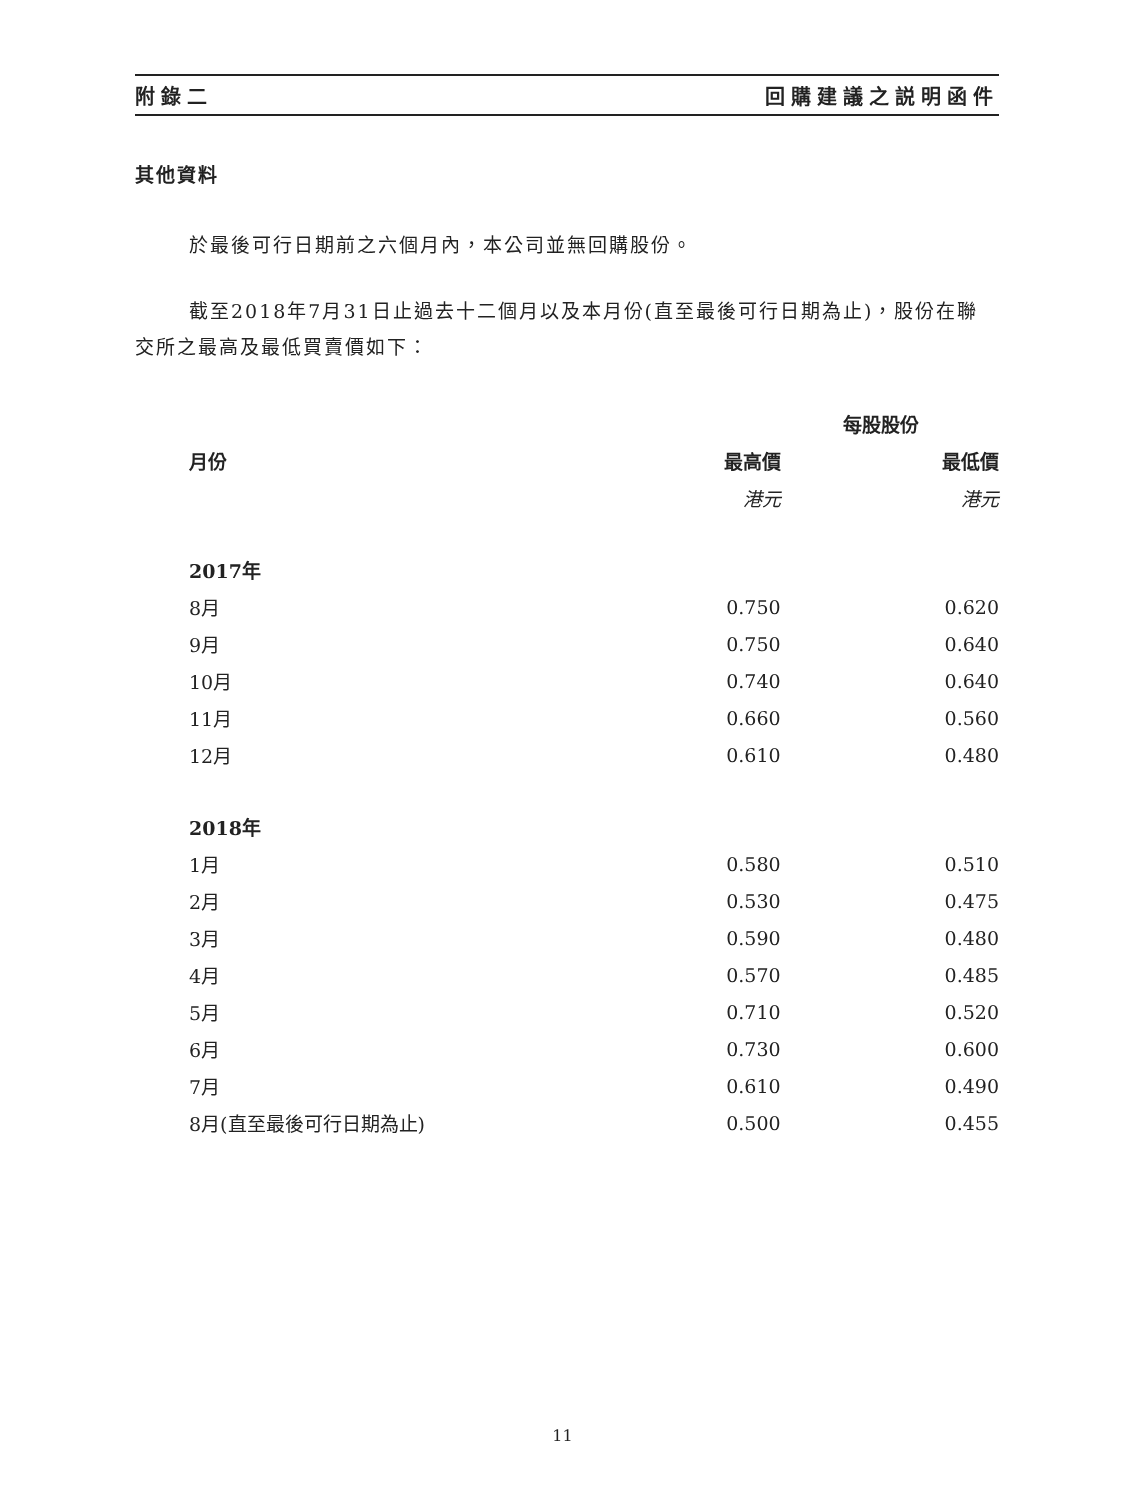附錄二 回購建議之説明函件
其他資料
於最後可行日期前之六個月內，本公司並無回購股份。
截至2018年7月31日止過去十二個月以及本月份(直至最後可行日期為止)，股份在聯交所之最高及最低買賣價如下：
| | 每股股份 | |
| --- | --- | --- |
| 月份 | 最高價 | 最低價 |
| | 港元 | 港元 |
| 2017年 | | |
| 8月 | 0.750 | 0.620 |
| 9月 | 0.750 | 0.640 |
| 10月 | 0.740 | 0.640 |
| 11月 | 0.660 | 0.560 |
| 12月 | 0.610 | 0.480 |
| 2018年 | | |
| 1月 | 0.580 | 0.510 |
| 2月 | 0.530 | 0.475 |
| 3月 | 0.590 | 0.480 |
| 4月 | 0.570 | 0.485 |
| 5月 | 0.710 | 0.520 |
| 6月 | 0.730 | 0.600 |
| 7月 | 0.610 | 0.490 |
| 8月(直至最後可行日期為止) | 0.500 | 0.455 |
11